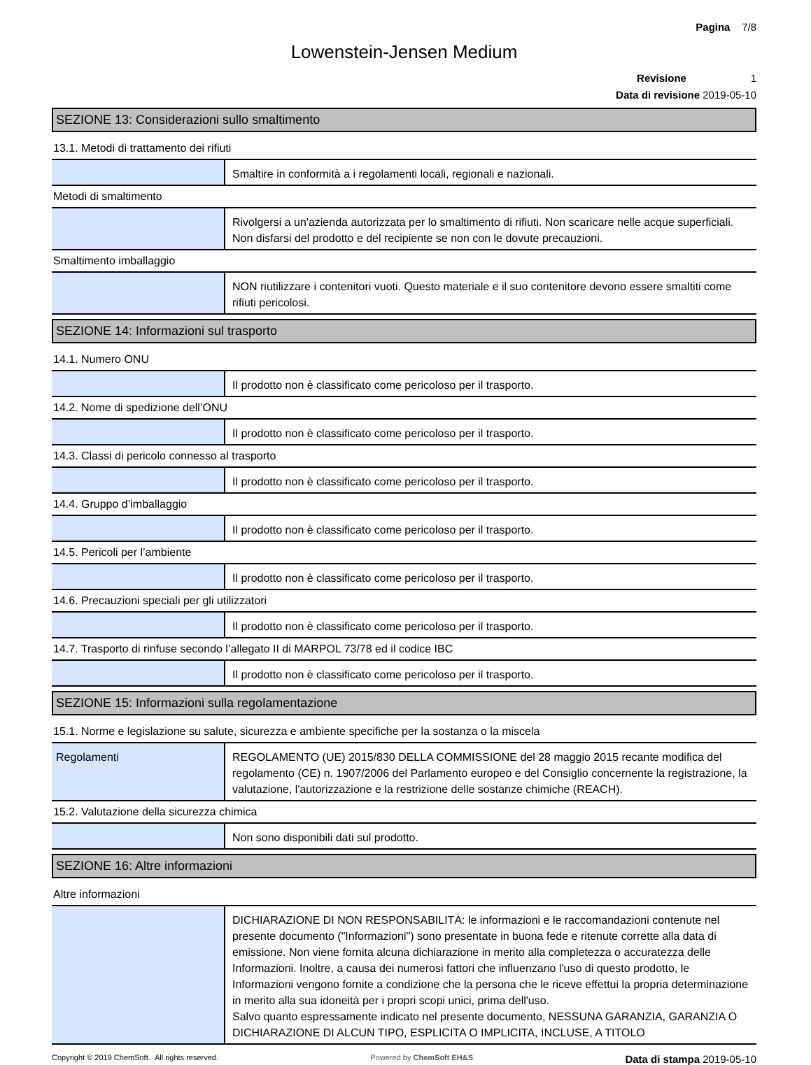Pagina 7/8
Lowenstein-Jensen Medium
Revisione 1
Data di revisione 2019-05-10
SEZIONE 13: Considerazioni sullo smaltimento
13.1. Metodi di trattamento dei rifiuti
| | Smaltire in conformità a i regolamenti locali, regionali e nazionali. |
Metodi di smaltimento
| | Rivolgersi a un'azienda autorizzata per lo smaltimento di rifiuti. Non scaricare nelle acque superficiali. Non disfarsi del prodotto e del recipiente se non con le dovute precauzioni. |
Smaltimento imballaggio
| | NON riutilizzare i contenitori vuoti. Questo materiale e il suo contenitore devono essere smaltiti come rifiuti pericolosi. |
SEZIONE 14: Informazioni sul trasporto
14.1. Numero ONU
| | Il prodotto non è classificato come pericoloso per il trasporto. |
14.2. Nome di spedizione dell’ONU
| | Il prodotto non è classificato come pericoloso per il trasporto. |
14.3. Classi di pericolo connesso al trasporto
| | Il prodotto non è classificato come pericoloso per il trasporto. |
14.4. Gruppo d’imballaggio
| | Il prodotto non è classificato come pericoloso per il trasporto. |
14.5. Pericoli per l’ambiente
| | Il prodotto non è classificato come pericoloso per il trasporto. |
14.6. Precauzioni speciali per gli utilizzatori
| | Il prodotto non è classificato come pericoloso per il trasporto. |
14.7. Trasporto di rinfuse secondo l’allegato II di MARPOL 73/78 ed il codice IBC
| | Il prodotto non è classificato come pericoloso per il trasporto. |
SEZIONE 15: Informazioni sulla regolamentazione
15.1. Norme e legislazione su salute, sicurezza e ambiente specifiche per la sostanza o la miscela
| Regolamenti | REGOLAMENTO (UE) 2015/830 DELLA COMMISSIONE del 28 maggio 2015 recante modifica del regolamento (CE) n. 1907/2006 del Parlamento europeo e del Consiglio concernente la registrazione, la valutazione, l'autorizzazione e la restrizione delle sostanze chimiche (REACH). |
15.2. Valutazione della sicurezza chimica
| | Non sono disponibili dati sul prodotto. |
SEZIONE 16: Altre informazioni
Altre informazioni
| | DICHIARAZIONE DI NON RESPONSABILITÀ: le informazioni e le raccomandazioni contenute nel presente documento ("Informazioni") sono presentate in buona fede e ritenute corrette alla data di emissione. Non viene fornita alcuna dichiarazione in merito alla completezza o accuratezza delle Informazioni. Inoltre, a causa dei numerosi fattori che influenzano l'uso di questo prodotto, le Informazioni vengono fornite a condizione che la persona che le riceve effettui la propria determinazione in merito alla sua idoneità per i propri scopi unici, prima dell'uso. Salvo quanto espressamente indicato nel presente documento, NESSUNA GARANZIA, GARANZIA O DICHIARAZIONE DI ALCUN TIPO, ESPLICITA O IMPLICITA, INCLUSE, A TITOLO |
Copyright © 2019 ChemSoft. All rights reserved. Powered by ChemSoft EH&S Data di stampa 2019-05-10